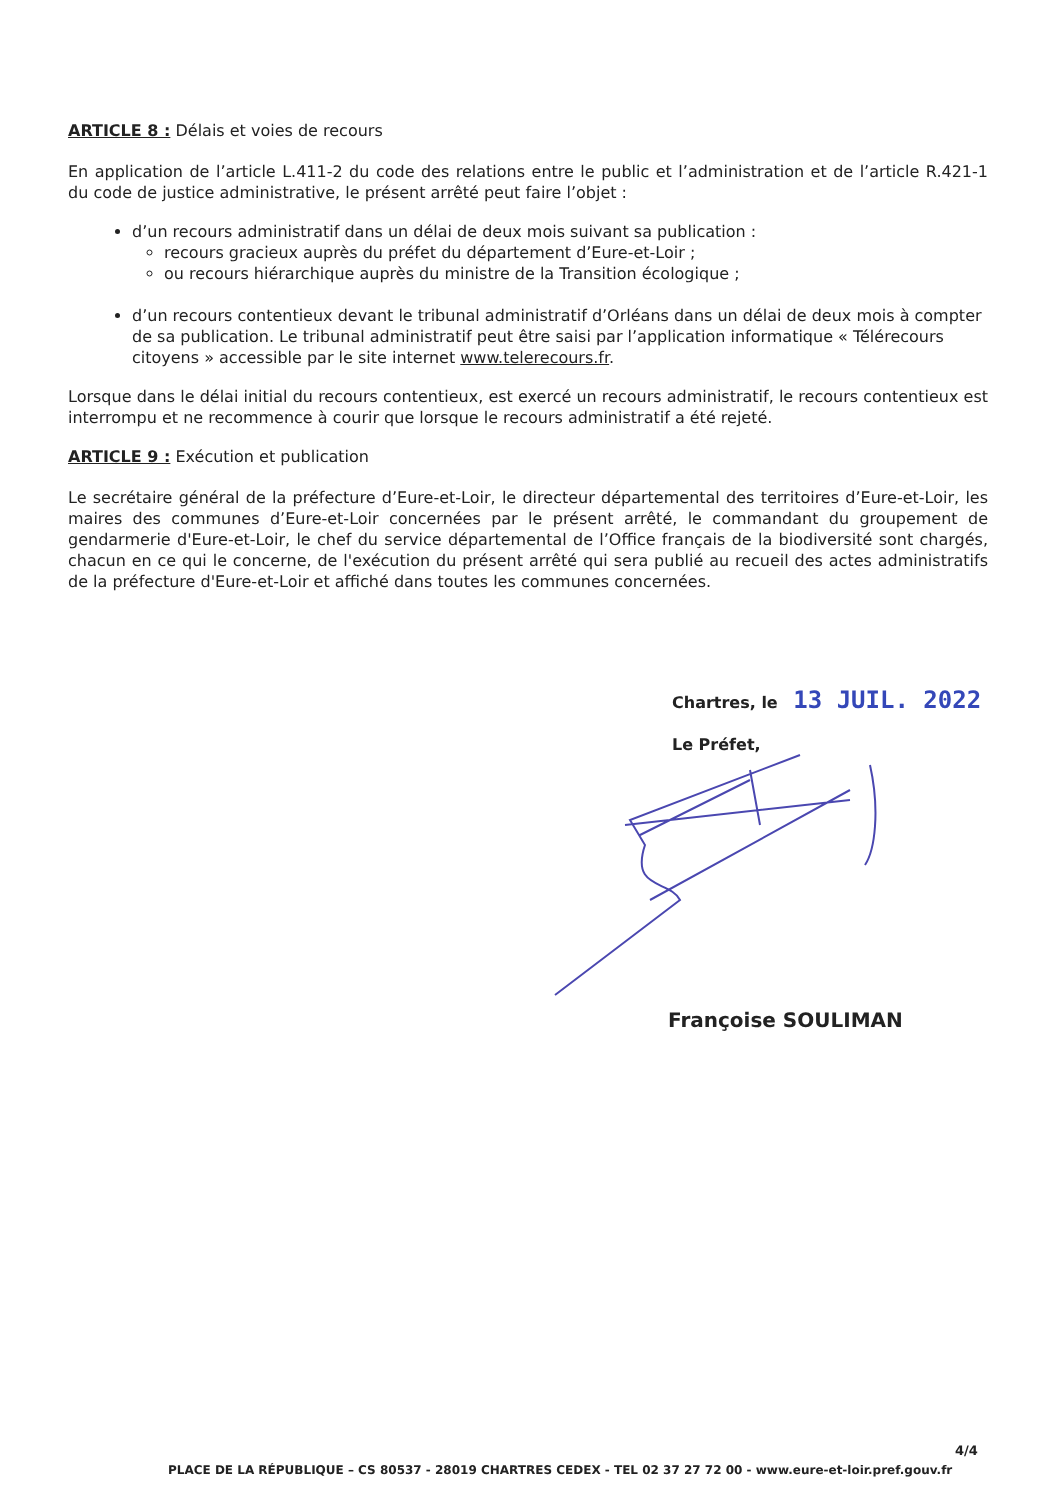ARTICLE 8 : Délais et voies de recours
En application de l’article L.411-2 du code des relations entre le public et l’administration et de l’article R.421-1 du code de justice administrative, le présent arrêté peut faire l’objet :
d’un recours administratif dans un délai de deux mois suivant sa publication :
recours gracieux auprès du préfet du département d’Eure-et-Loir ;
ou recours hiérarchique auprès du ministre de la Transition écologique ;
d’un recours contentieux devant le tribunal administratif d’Orléans dans un délai de deux mois à compter de sa publication. Le tribunal administratif peut être saisi par l’application informatique « Télérecours citoyens » accessible par le site internet www.telerecours.fr.
Lorsque dans le délai initial du recours contentieux, est exercé un recours administratif, le recours contentieux est interrompu et ne recommence à courir que lorsque le recours administratif a été rejeté.
ARTICLE 9 : Exécution et publication
Le secrétaire général de la préfecture d’Eure-et-Loir, le directeur départemental des territoires d’Eure-et-Loir, les maires des communes d’Eure-et-Loir concernées par le présent arrêté, le commandant du groupement de gendarmerie d'Eure-et-Loir, le chef du service départemental de l’Office français de la biodiversité sont chargés, chacun en ce qui le concerne, de l'exécution du présent arrêté qui sera publié au recueil des actes administratifs de la préfecture d'Eure-et-Loir et affiché dans toutes les communes concernées.
Chartres, le 13 JUIL. 2022
Le Préfet,
Françoise SOULIMAN
4/4
PLACE DE LA RÉPUBLIQUE – CS 80537 - 28019 CHARTRES CEDEX - TEL 02 37 27 72 00 - www.eure-et-loir.pref.gouv.fr